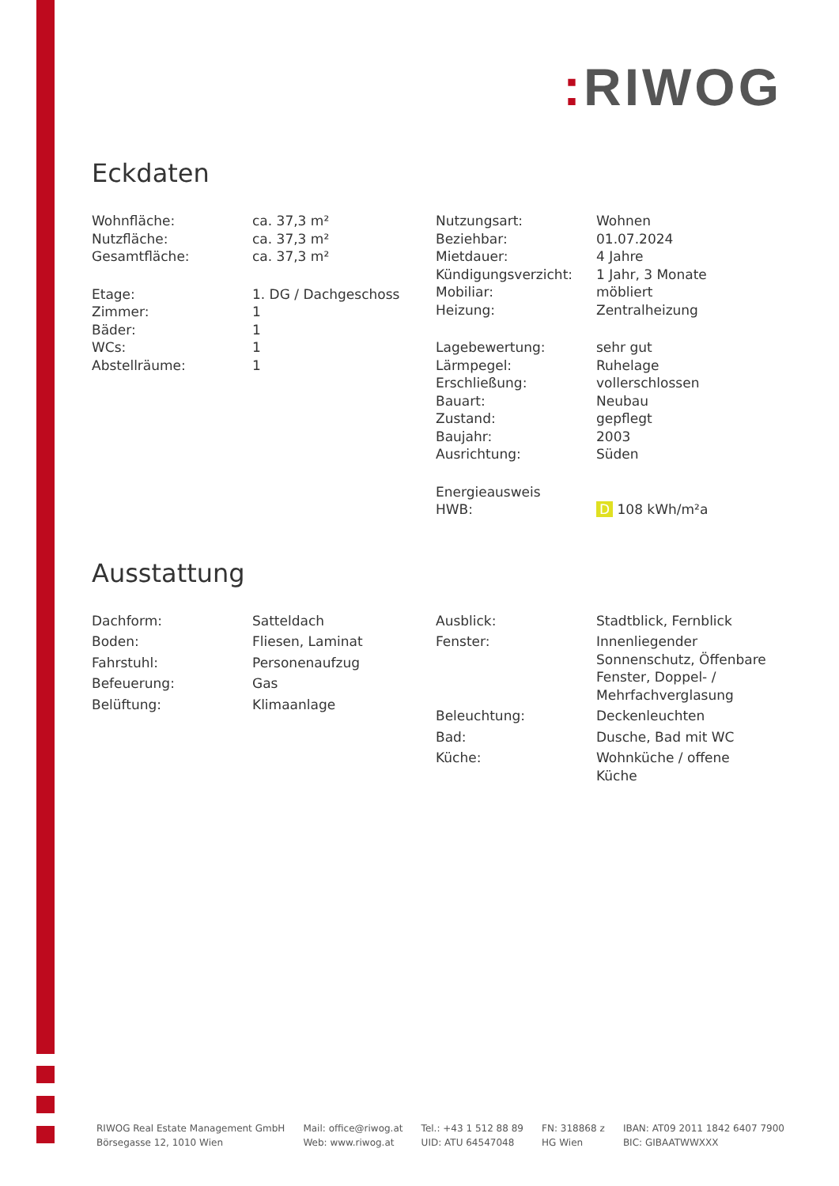: RIWOG
Eckdaten
| Wohnfläche: | ca. 37,3 m² |
| Nutzfläche: | ca. 37,3 m² |
| Gesamtfläche: | ca. 37,3 m² |
| Etage: | 1. DG / Dachgeschoss |
| Zimmer: | 1 |
| Bäder: | 1 |
| WCs: | 1 |
| Abstellräume: | 1 |
| Nutzungsart: | Wohnen |
| Beziehbar: | 01.07.2024 |
| Mietdauer: | 4 Jahre |
| Kündigungsverzicht: | 1 Jahr, 3 Monate |
| Mobiliar: | möbliert |
| Heizung: | Zentralheizung |
| Lagebewertung: | sehr gut |
| Lärmpegel: | Ruhelage |
| Erschließung: | vollerschlossen |
| Bauart: | Neubau |
| Zustand: | gepflegt |
| Baujahr: | 2003 |
| Ausrichtung: | Süden |
| Energieausweis | |
| HWB: | D 108 kWh/m²a |
Ausstattung
| Dachform: | Satteldach |
| Boden: | Fliesen, Laminat |
| Fahrstuhl: | Personenaufzug |
| Befeuerung: | Gas |
| Belüftung: | Klimaanlage |
| Ausblick: | Stadtblick, Fernblick |
| Fenster: | Innenliegender Sonnenschutz, Öffenbare Fenster, Doppel- / Mehrfachverglasung |
| Beleuchtung: | Deckenleuchten |
| Bad: | Dusche, Bad mit WC |
| Küche: | Wohnküche / offene Küche |
RIWOG Real Estate Management GmbH
Börsegasse 12, 1010 Wien
Mail: office@riwog.at
Web: www.riwog.at
Tel.: +43 1 512 88 89
UID: ATU 64547048
FN: 318868 z
HG Wien
IBAN: AT09 2011 1842 6407 7900
BIC: GIBAATWWXXX